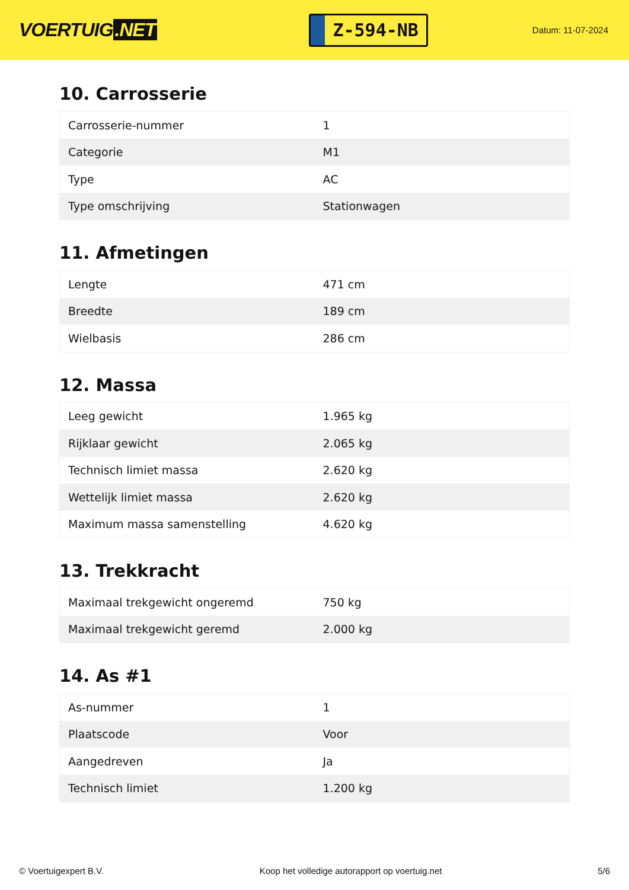VOERTUIG.NET
Z-594-NB
Datum: 11-07-2024
10. Carrosserie
| Carrosserie-nummer | 1 |
| Categorie | M1 |
| Type | AC |
| Type omschrijving | Stationwagen |
11. Afmetingen
| Lengte | 471 cm |
| Breedte | 189 cm |
| Wielbasis | 286 cm |
12. Massa
| Leeg gewicht | 1.965 kg |
| Rijklaar gewicht | 2.065 kg |
| Technisch limiet massa | 2.620 kg |
| Wettelijk limiet massa | 2.620 kg |
| Maximum massa samenstelling | 4.620 kg |
13. Trekkracht
| Maximaal trekgewicht ongeremd | 750 kg |
| Maximaal trekgewicht geremd | 2.000 kg |
14. As #1
| As-nummer | 1 |
| Plaatscode | Voor |
| Aangedreven | Ja |
| Technisch limiet | 1.200 kg |
© Voertuigexpert B.V. Koop het volledige autorapport op voertuig.net 5/6